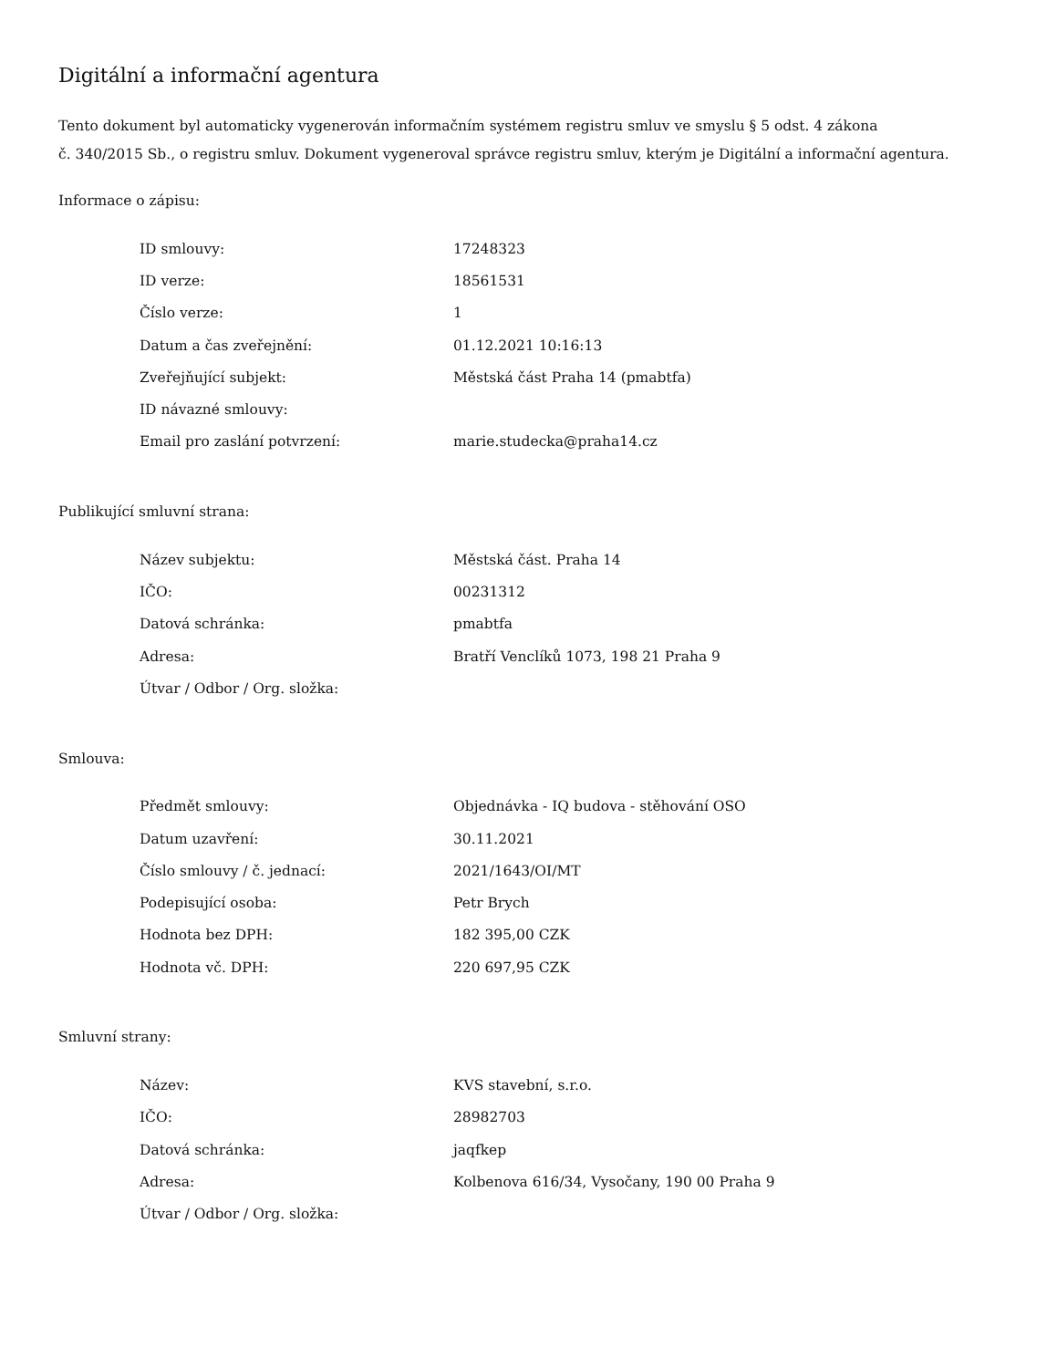Digitální a informační agentura
Tento dokument byl automaticky vygenerován informačním systémem registru smluv ve smyslu § 5 odst. 4 zákona
č. 340/2015 Sb., o registru smluv. Dokument vygeneroval správce registru smluv, kterým je Digitální a informační agentura.
Informace o zápisu:
| ID smlouvy: | 17248323 |
| ID verze: | 18561531 |
| Číslo verze: | 1 |
| Datum a čas zveřejnění: | 01.12.2021 10:16:13 |
| Zveřejňující subjekt: | Městská část Praha 14 (pmabtfa) |
| ID návazné smlouvy: | |
| Email pro zaslání potvrzení: | marie.studecka@praha14.cz |
Publikující smluvní strana:
| Název subjektu: | Městská část. Praha 14 |
| IČO: | 00231312 |
| Datová schránka: | pmabtfa |
| Adresa: | Bratří Venclíků 1073, 198 21 Praha 9 |
| Útvar / Odbor / Org. složka: | |
Smlouva:
| Předmět smlouvy: | Objednávka - IQ budova - stěhování OSO |
| Datum uzavření: | 30.11.2021 |
| Číslo smlouvy / č. jednací: | 2021/1643/OI/MT |
| Podepisující osoba: | Petr Brych |
| Hodnota bez DPH: | 182 395,00 CZK |
| Hodnota vč. DPH: | 220 697,95 CZK |
Smluvní strany:
| Název: | KVS stavební, s.r.o. |
| IČO: | 28982703 |
| Datová schránka: | jaqfkep |
| Adresa: | Kolbenova 616/34, Vysočany, 190 00 Praha 9 |
| Útvar / Odbor / Org. složka: | |